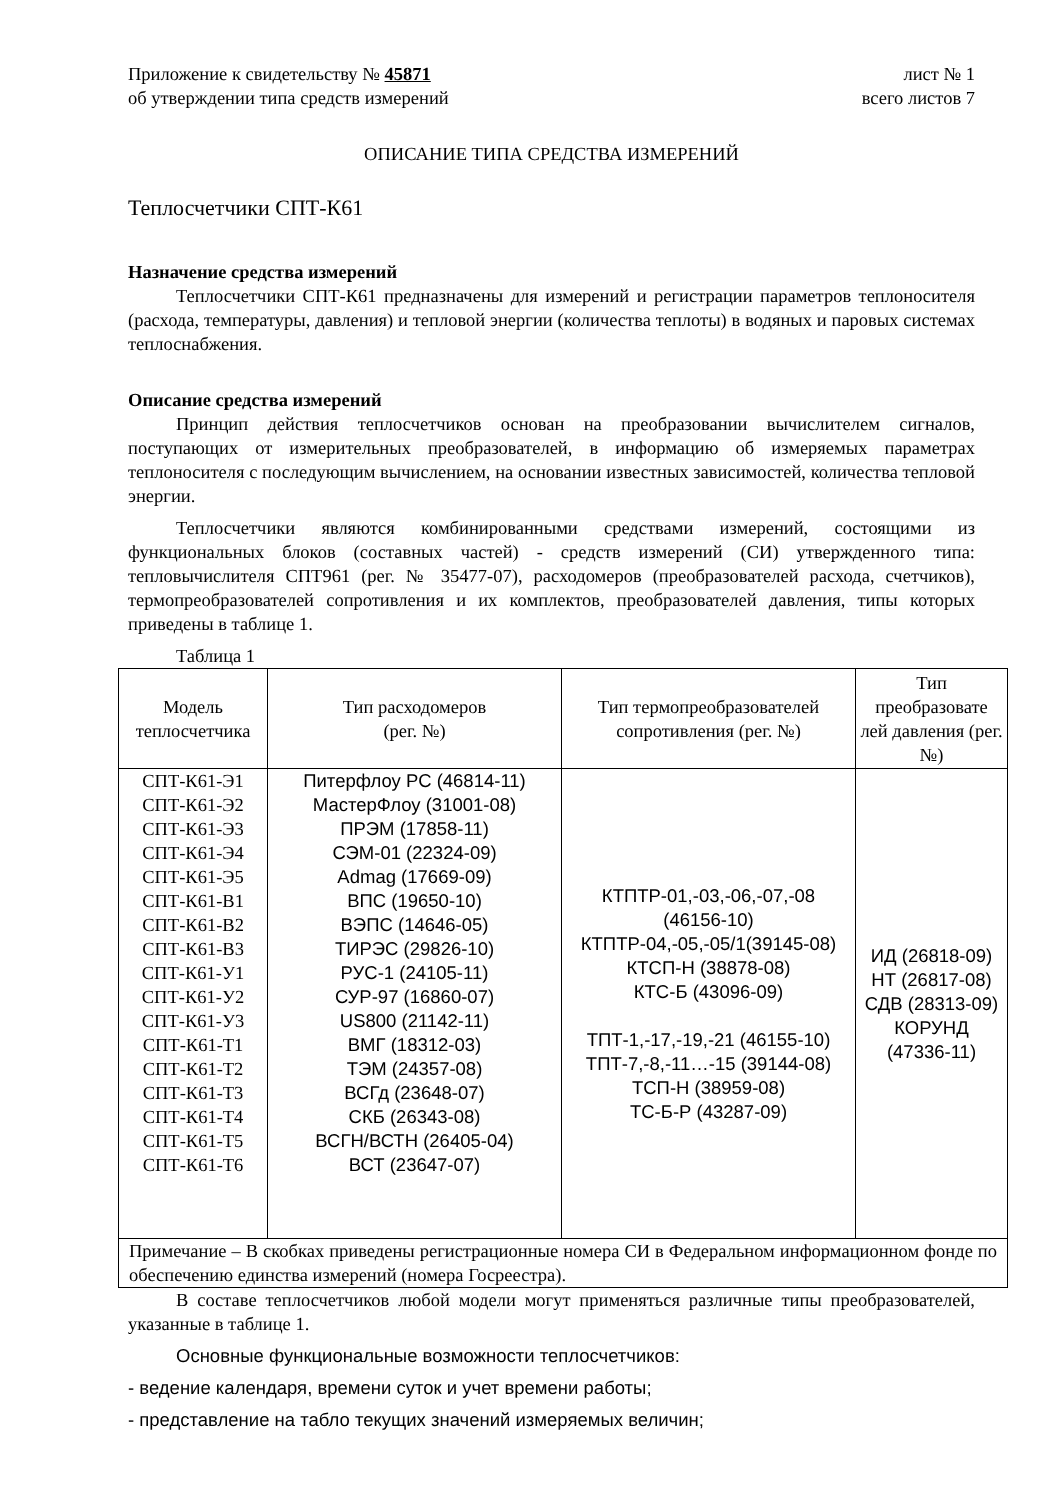Приложение к свидетельству № 45871 лист № 1
об утверждении типа средств измерений всего листов 7
ОПИСАНИЕ ТИПА СРЕДСТВА ИЗМЕРЕНИЙ
Теплосчетчики СПТ-К61
Назначение средства измерений
Теплосчетчики СПТ-К61 предназначены для измерений и регистрации параметров теплоносителя (расхода, температуры, давления) и тепловой энергии (количества теплоты) в водяных и паровых системах теплоснабжения.
Описание средства измерений
Принцип действия теплосчетчиков основан на преобразовании вычислителем сигналов, поступающих от измерительных преобразователей, в информацию об измеряемых параметрах теплоносителя с последующим вычислением, на основании известных зависимостей, количества тепловой энергии.
Теплосчетчики являются комбинированными средствами измерений, состоящими из функциональных блоков (составных частей) - средств измерений (СИ) утвержденного типа: тепловычислителя СПТ961 (рег. № 35477-07), расходомеров (преобразователей расхода, счетчиков), термопреобразователей сопротивления и их комплектов, преобразователей давления, типы которых приведены в таблице 1.
Таблица 1
| Модель теплосчетчика | Тип расходомеров (рег. №) | Тип термопреобразователей сопротивления (рег. №) | Тип преобразовате лей давления (рег. №) |
| СПТ-К61-Э1 СПТ-К61-Э2 СПТ-К61-Э3 СПТ-К61-Э4 СПТ-К61-Э5 СПТ-К61-В1 СПТ-К61-В2 СПТ-К61-В3 СПТ-К61-У1 СПТ-К61-У2 СПТ-К61-У3 СПТ-К61-Т1 СПТ-К61-Т2 СПТ-К61-Т3 СПТ-К61-Т4 СПТ-К61-Т5 СПТ-К61-Т6 | Питерфлоу РС (46814-11) МастерФлоу (31001-08) ПРЭМ (17858-11) СЭМ-01 (22324-09) Admag (17669-09) ВПС (19650-10) ВЭПС (14646-05) ТИРЭС (29826-10) РУС-1 (24105-11) СУР-97 (16860-07) US800 (21142-11) ВМГ (18312-03) ТЭМ (24357-08) ВСГд (23648-07) СКБ (26343-08) ВСГН/ВСТН (26405-04) ВСТ (23647-07) | КТПТР-01,-03,-06,-07,-08 (46156-10) КТПТР-04,-05,-05/1(39145-08) КТСП-Н (38878-08) КТС-Б (43096-09) ТПТ-1,-17,-19,-21 (46155-10) ТПТ-7,-8,-11…-15 (39144-08) ТСП-Н (38959-08) ТС-Б-Р (43287-09) | ИД (26818-09) НТ (26817-08) СДВ (28313-09) КОРУНД (47336-11) |
| Примечание – В скобках приведены регистрационные номера СИ в Федеральном информационном фонде по обеспечению единства измерений (номера Госреестра). | | | |
В составе теплосчетчиков любой модели могут применяться различные типы преобразователей, указанные в таблице 1.
Основные функциональные возможности теплосчетчиков:
- ведение календаря, времени суток и учет времени работы;
- представление на табло текущих значений измеряемых величин;